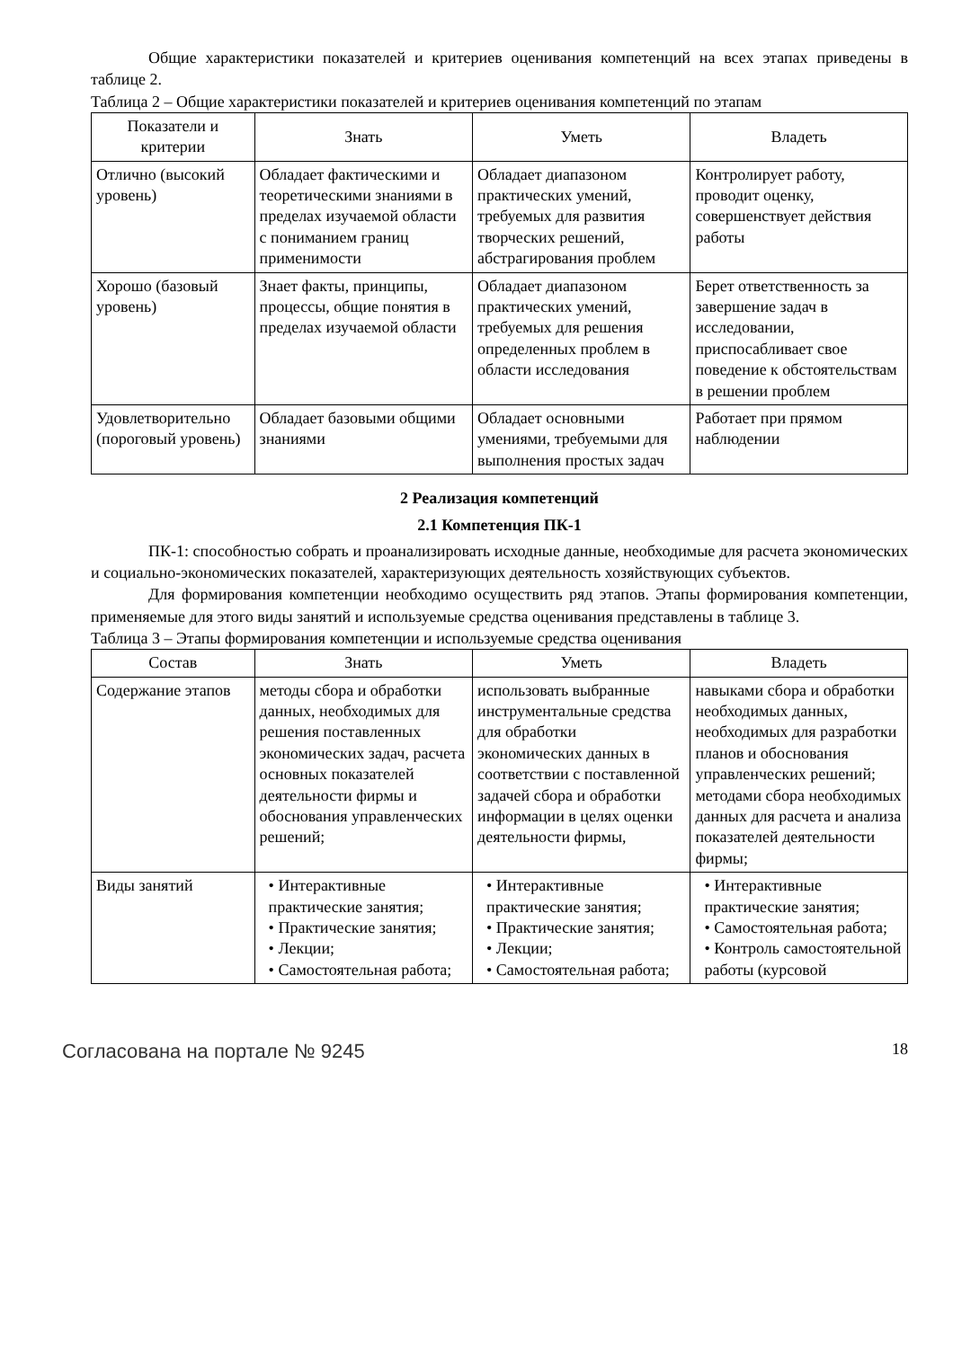Общие характеристики показателей и критериев оценивания компетенций на всех этапах приведены в таблице 2.
Таблица 2 – Общие характеристики показателей и критериев оценивания компетенций по этапам
| Показатели и критерии | Знать | Уметь | Владеть |
| --- | --- | --- | --- |
| Отлично (высокий уровень) | Обладает фактическими и теоретическими знаниями в пределах изучаемой области с пониманием границ применимости | Обладает диапазоном практических умений, требуемых для развития творческих решений, абстрагирования проблем | Контролирует работу, проводит оценку, совершенствует действия работы |
| Хорошо (базовый уровень) | Знает факты, принципы, процессы, общие понятия в пределах изучаемой области | Обладает диапазоном практических умений, требуемых для решения определенных проблем в области исследования | Берет ответственность за завершение задач в исследовании, приспосабливает свое поведение к обстоятельствам в решении проблем |
| Удовлетворительно (пороговый уровень) | Обладает базовыми общими знаниями | Обладает основными умениями, требуемыми для выполнения простых задач | Работает при прямом наблюдении |
2 Реализация компетенций
2.1 Компетенция ПК-1
ПК-1: способностью собрать и проанализировать исходные данные, необходимые для расчета экономических и социально-экономических показателей, характеризующих деятельность хозяйствующих субъектов.
Для формирования компетенции необходимо осуществить ряд этапов. Этапы формирования компетенции, применяемые для этого виды занятий и используемые средства оценивания представлены в таблице 3.
Таблица 3 – Этапы формирования компетенции и используемые средства оценивания
| Состав | Знать | Уметь | Владеть |
| --- | --- | --- | --- |
| Содержание этапов | методы сбора и обработки данных, необходимых для решения поставленных экономических задач, расчета основных показателей деятельности фирмы и обоснования управленческих решений; | использовать выбранные инструментальные средства для обработки экономических данных в соответствии с поставленной задачей сбора и обработки информации в целях оценки деятельности фирмы, | навыками сбора и обработки необходимых данных, необходимых для разработки планов и обоснования управленческих решений; методами сбора необходимых данных для расчета и анализа показателей деятельности фирмы; |
| Виды занятий | • Интерактивные практические занятия; • Практические занятия; • Лекции; • Самостоятельная работа; | • Интерактивные практические занятия; • Практические занятия; • Лекции; • Самостоятельная работа; | • Интерактивные практические занятия; • Самостоятельная работа; • Контроль самостоятельной работы (курсовой |
Согласована на портале № 9245 18